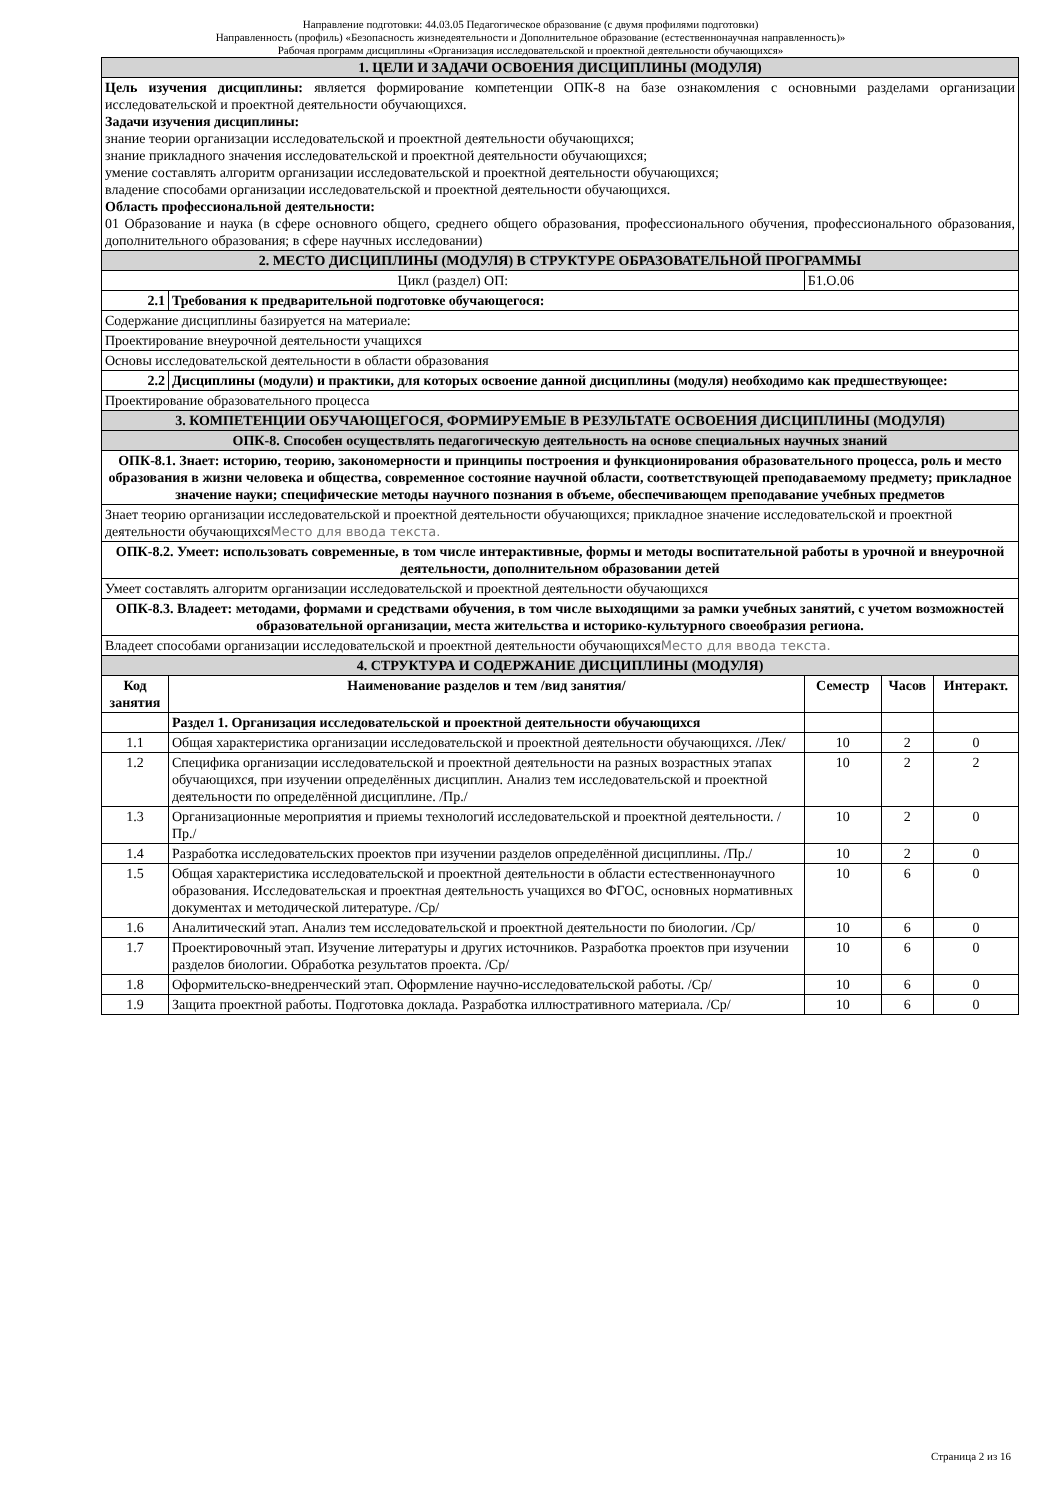Направление подготовки: 44.03.05 Педагогическое образование (с двумя профилями подготовки)
Направленность (профиль) «Безопасность жизнедеятельности и Дополнительное образование (естественнонаучная направленность)»
Рабочая программ дисциплины «Организация исследовательской и проектной деятельности обучающихся»
| 1. ЦЕЛИ И ЗАДАЧИ ОСВОЕНИЯ ДИСЦИПЛИНЫ (МОДУЛЯ) | | | | |
| Цель изучения дисциплины: является формирование компетенции ОПК-8 на базе ознакомления с основными разделами организации исследовательской и проектной деятельности обучающихся. Задачи изучения дисциплины: знание теории организации исследовательской и проектной деятельности обучающихся; знание прикладного значения исследовательской и проектной деятельности обучающихся; умение составлять алгоритм организации исследовательской и проектной деятельности обучающихся; владение способами организации исследовательской и проектной деятельности обучающихся. Область профессиональной деятельности: 01 Образование и наука (в сфере основного общего, среднего общего образования, профессионального обучения, профессионального образования, дополнительного образования; в сфере научных исследовании) | | | | |
| 2. МЕСТО ДИСЦИПЛИНЫ (МОДУЛЯ) В СТРУКТУРЕ ОБРАЗОВАТЕЛЬНОЙ ПРОГРАММЫ | | | | |
| Цикл (раздел) ОП: | | Б1.О.06 | | |
| 2.1 | Требования к предварительной подготовке обучающегося: | | | |
| Содержание дисциплины базируется на материале: | | | | |
| Проектирование внеурочной деятельности учащихся | | | | |
| Основы исследовательской деятельности в области образования | | | | |
| 2.2 | Дисциплины (модули) и практики, для которых освоение данной дисциплины (модуля) необходимо как предшествующее: | | | |
| Проектирование образовательного процесса | | | | |
| 3. КОМПЕТЕНЦИИ ОБУЧАЮЩЕГОСЯ, ФОРМИРУЕМЫЕ В РЕЗУЛЬТАТЕ ОСВОЕНИЯ ДИСЦИПЛИНЫ (МОДУЛЯ) | | | | |
| ОПК-8. Способен осуществлять педагогическую деятельность на основе специальных научных знаний | | | | |
| ОПК-8.1. Знает: историю, теорию, закономерности и принципы построения и функционирования образовательного процесса, роль и место образования в жизни человека и общества, современное состояние научной области, соответствующей преподаваемому предмету; прикладное значение науки; специфические методы научного познания в объеме, обеспечивающем преподавание учебных предметов | | | | |
| Знает теорию организации исследовательской и проектной деятельности обучающихся; прикладное значение исследовательской и проектной деятельности обучающихся Место для ввода текста. | | | | |
| ОПК-8.2. Умеет: использовать современные, в том числе интерактивные, формы и методы воспитательной работы в урочной и внеурочной деятельности, дополнительном образовании детей | | | | |
| Умеет составлять алгоритм организации исследовательской и проектной деятельности обучающихся | | | | |
| ОПК-8.3. Владеет: методами, формами и средствами обучения, в том числе выходящими за рамки учебных занятий, с учетом возможностей образовательной организации, места жительства и историко-культурного своеобразия региона. | | | | |
| Владеет способами организации исследовательской и проектной деятельности обучающихся Место для ввода текста. | | | | |
| 4. СТРУКТУРА И СОДЕРЖАНИЕ ДИСЦИПЛИНЫ (МОДУЛЯ) | | | | |
| Код занятия | Наименование разделов и тем /вид занятия/ | Семестр | Часов | Интеракт. |
| | Раздел 1. Организация исследовательской и проектной деятельности обучающихся | | | |
| 1.1 | Общая характеристика организации исследовательской и проектной деятельности обучающихся. /Лек/ | 10 | 2 | 0 |
| 1.2 | Специфика организации исследовательской и проектной деятельности на разных возрастных этапах обучающихся, при изучении определённых дисциплин. Анализ тем исследовательской и проектной деятельности по определённой дисциплине. /Пр./ | 10 | 2 | 2 |
| 1.3 | Организационные мероприятия и приемы технологий исследовательской и проектной деятельности. /Пр./ | 10 | 2 | 0 |
| 1.4 | Разработка исследовательских проектов при изучении разделов определённой дисциплины. /Пр./ | 10 | 2 | 0 |
| 1.5 | Общая характеристика исследовательской и проектной деятельности в области естественнонаучного образования. Исследовательская и проектная деятельность учащихся во ФГОС, основных нормативных документах и методической литературе. /Ср/ | 10 | 6 | 0 |
| 1.6 | Аналитический этап. Анализ тем исследовательской и проектной деятельности по биологии. /Ср/ | 10 | 6 | 0 |
| 1.7 | Проектировочный этап. Изучение литературы и других источников. Разработка проектов при изучении разделов биологии. Обработка результатов проекта. /Ср/ | 10 | 6 | 0 |
| 1.8 | Оформительско-внедренческий этап. Оформление научно-исследовательской работы. /Ср/ | 10 | 6 | 0 |
| 1.9 | Защита проектной работы. Подготовка доклада. Разработка иллюстративного материала. /Ср/ | 10 | 6 | 0 |
Страница 2 из 16